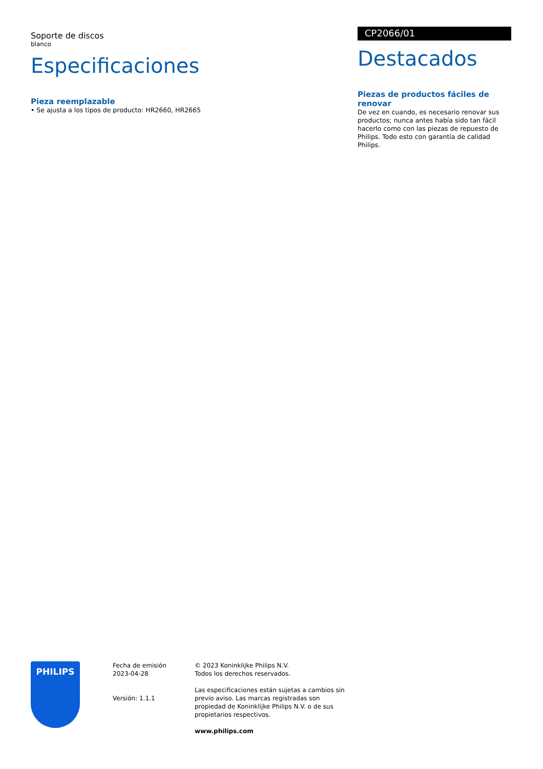Soporte de discos
blanco
Especificaciones
Pieza reemplazable
• Se ajusta a los tipos de producto: HR2660, HR2665
CP2066/01
Destacados
Piezas de productos fáciles de renovar
De vez en cuando, es necesario renovar sus productos; nunca antes había sido tan fácil hacerlo como con las piezas de repuesto de Philips. Todo esto con garantía de calidad Philips.
PHILIPS
Fecha de emisión
2023-04-28
Versión: 1.1.1
© 2023 Koninklijke Philips N.V.
Todos los derechos reservados.
Las especificaciones están sujetas a cambios sin previo aviso. Las marcas registradas son propiedad de Koninklijke Philips N.V. o de sus propietarios respectivos.
www.philips.com